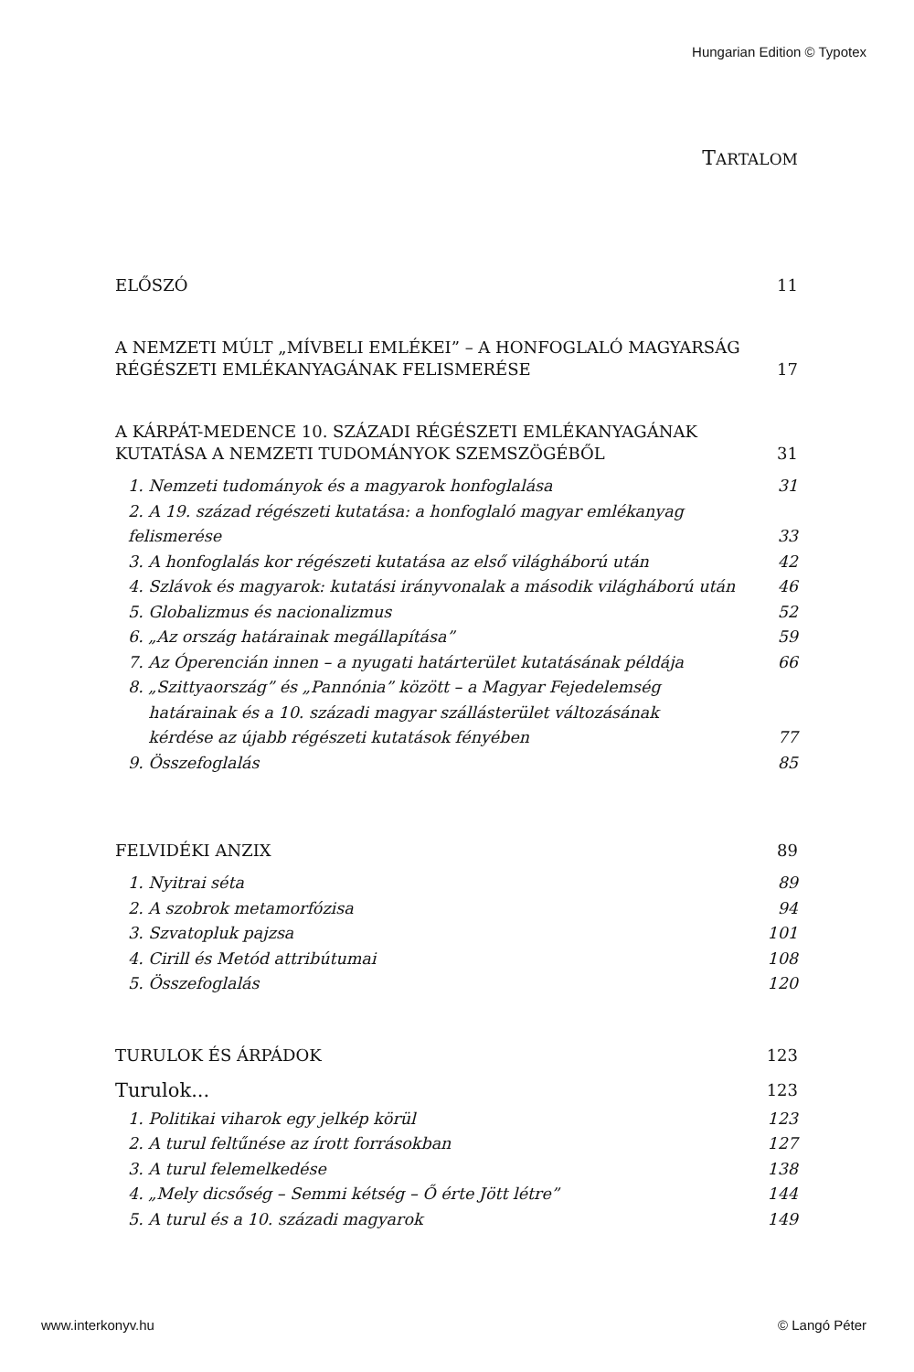Hungarian Edition © Typotex
TARTALOM
ELŐSZÓ 11
A NEMZETI MÚLT „MÍVBELI EMLÉKEI” – A HONFOGLALÓ MAGYARSÁG
RÉGÉSZETI EMLÉKANYAGÁNAK FELISMERÉSE 17
A KÁRPÁT-MEDENCE 10. SZÁZADI RÉGÉSZETI EMLÉKANYAGÁNAK
KUTATÁSA A NEMZETI TUDOMÁNYOK SZEMSZÖGÉBŐL 31
1. Nemzeti tudományok és a magyarok honfoglalása 31
2. A 19. század régészeti kutatása: a honfoglaló magyar emlékanyag felismerése 33
3. A honfoglalás kor régészeti kutatása az első világháború után 42
4. Szlávok és magyarok: kutatási irányvonalak a második világháború után 46
5. Globalizmus és nacionalizmus 52
6. „Az ország határainak megállapítása” 59
7. Az Óperencián innen – a nyugati határterület kutatásának példája 66
8. „Szittyaország” és „Pannónia” között – a Magyar Fejedelemség
határainak és a 10. századi magyar szállásterület változásának
kérdése az újabb régészeti kutatások fényében 77
9. Összefoglalás 85
FELVIDÉKI ANZIX 89
1. Nyitrai séta 89
2. A szobrok metamorfózisa 94
3. Szvatopluk pajzsa 101
4. Cirill és Metód attribútumai 108
5. Összefoglalás 120
TURULOK ÉS ÁRPÁDOK 123
Turulok... 123
1. Politikai viharok egy jelkép körül 123
2. A turul feltűnése az írott forrásokban 127
3. A turul felemelkedése 138
4. „Mely dicsőség – Semmi kétség – Ő érte Jött létre” 144
5. A turul és a 10. századi magyarok 149
www.interkonyv.hu © Langó Péter